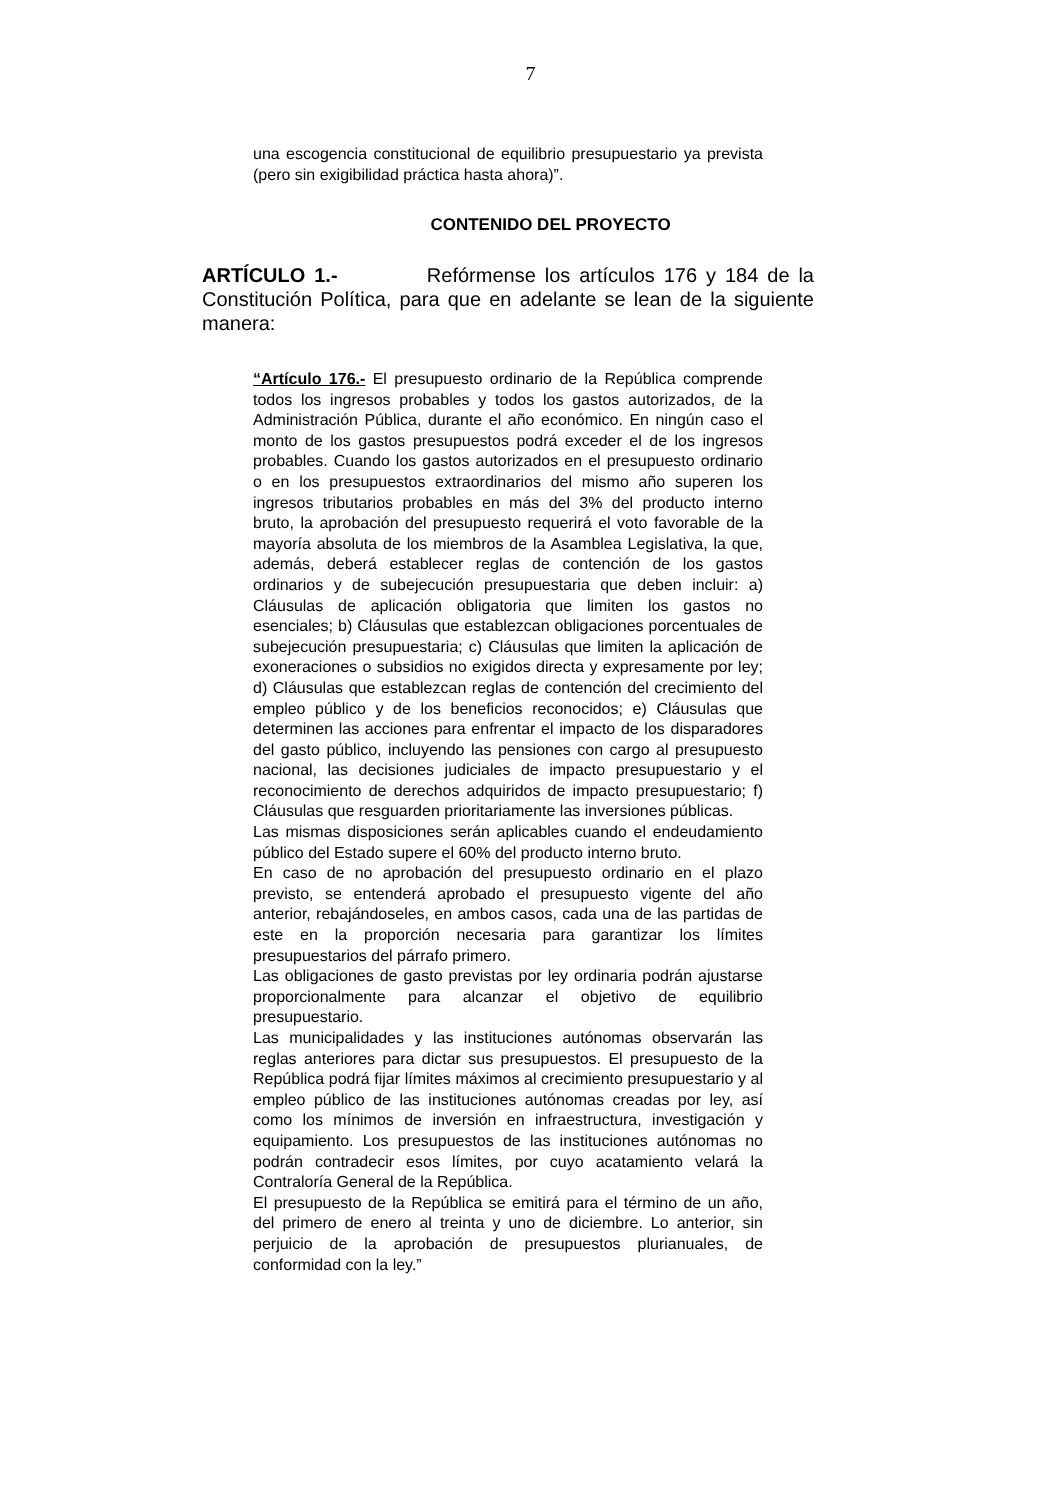7
una escogencia constitucional de equilibrio presupuestario ya prevista (pero sin exigibilidad práctica hasta ahora)”.
CONTENIDO DEL PROYECTO
ARTÍCULO 1.- Refórmense los artículos 176 y 184 de la Constitución Política, para que en adelante se lean de la siguiente manera:
“Artículo 176.- El presupuesto ordinario de la República comprende todos los ingresos probables y todos los gastos autorizados, de la Administración Pública, durante el año económico. En ningún caso el monto de los gastos presupuestos podrá exceder el de los ingresos probables. Cuando los gastos autorizados en el presupuesto ordinario o en los presupuestos extraordinarios del mismo año superen los ingresos tributarios probables en más del 3% del producto interno bruto, la aprobación del presupuesto requerirá el voto favorable de la mayoría absoluta de los miembros de la Asamblea Legislativa, la que, además, deberá establecer reglas de contención de los gastos ordinarios y de subejecución presupuestaria que deben incluir: a) Cláusulas de aplicación obligatoria que limiten los gastos no esenciales; b) Cláusulas que establezcan obligaciones porcentuales de subejecución presupuestaria; c) Cláusulas que limiten la aplicación de exoneraciones o subsidios no exigidos directa y expresamente por ley; d) Cláusulas que establezcan reglas de contención del crecimiento del empleo público y de los beneficios reconocidos; e) Cláusulas que determinen las acciones para enfrentar el impacto de los disparadores del gasto público, incluyendo las pensiones con cargo al presupuesto nacional, las decisiones judiciales de impacto presupuestario y el reconocimiento de derechos adquiridos de impacto presupuestario; f) Cláusulas que resguarden prioritariamente las inversiones públicas.
Las mismas disposiciones serán aplicables cuando el endeudamiento público del Estado supere el 60% del producto interno bruto.
En caso de no aprobación del presupuesto ordinario en el plazo previsto, se entenderá aprobado el presupuesto vigente del año anterior, rebajándoseles, en ambos casos, cada una de las partidas de este en la proporción necesaria para garantizar los límites presupuestarios del párrafo primero.
Las obligaciones de gasto previstas por ley ordinaria podrán ajustarse proporcionalmente para alcanzar el objetivo de equilibrio presupuestario.
Las municipalidades y las instituciones autónomas observarán las reglas anteriores para dictar sus presupuestos. El presupuesto de la República podrá fijar límites máximos al crecimiento presupuestario y al empleo público de las instituciones autónomas creadas por ley, así como los mínimos de inversión en infraestructura, investigación y equipamiento. Los presupuestos de las instituciones autónomas no podrán contradecir esos límites, por cuyo acatamiento velará la Contraloría General de la República.
El presupuesto de la República se emitirá para el término de un año, del primero de enero al treinta y uno de diciembre. Lo anterior, sin perjuicio de la aprobación de presupuestos plurianuales, de conformidad con la ley.”